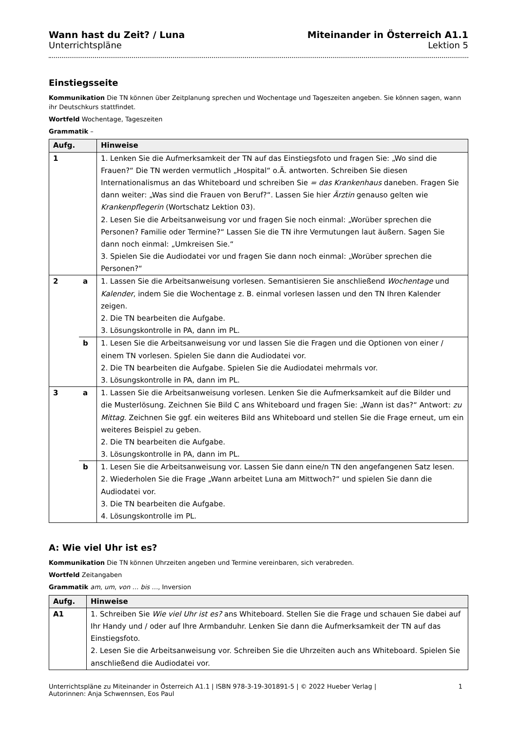Wann hast du Zeit? / Luna
Unterrichtspläne
Miteinander in Österreich A1.1
Lektion 5
Einstiegsseite
Kommunikation Die TN können über Zeitplanung sprechen und Wochentage und Tageszeiten angeben. Sie können sagen, wann ihr Deutschkurs stattfindet.
Wortfeld Wochentage, Tageszeiten
Grammatik –
| Aufg. | | Hinweise |
| --- | --- | --- |
| 1 | | 1. Lenken Sie die Aufmerksamkeit der TN auf das Einstiegsfoto und fragen Sie: „Wo sind die Frauen?“ Die TN werden vermutlich „Hospital“ o.Ä. antworten. Schreiben Sie diesen Internationalismus an das Whiteboard und schreiben Sie = das Krankenhaus daneben. Fragen Sie dann weiter: „Was sind die Frauen von Beruf?“. Lassen Sie hier Ärztin genauso gelten wie Krankenpflegerin (Wortschatz Lektion 03). 2. Lesen Sie die Arbeitsanweisung vor und fragen Sie noch einmal: „Worüber sprechen die Personen? Familie oder Termine?“ Lassen Sie die TN ihre Vermutungen laut äußern. Sagen Sie dann noch einmal: „Umkreisen Sie.“ 3. Spielen Sie die Audiodatei vor und fragen Sie dann noch einmal: „Worüber sprechen die Personen?“ |
| 2 | a | 1. Lassen Sie die Arbeitsanweisung vorlesen. Semantisieren Sie anschließend Wochentage und Kalender , indem Sie die Wochentage z. B. einmal vorlesen lassen und den TN Ihren Kalender zeigen. 2. Die TN bearbeiten die Aufgabe. 3. Lösungskontrolle in PA, dann im PL. |
| | b | 1. Lesen Sie die Arbeitsanweisung vor und lassen Sie die Fragen und die Optionen von einer / einem TN vorlesen. Spielen Sie dann die Audiodatei vor. 2. Die TN bearbeiten die Aufgabe. Spielen Sie die Audiodatei mehrmals vor. 3. Lösungskontrolle in PA, dann im PL. |
| 3 | a | 1. Lassen Sie die Arbeitsanweisung vorlesen. Lenken Sie die Aufmerksamkeit auf die Bilder und die Musterlösung. Zeichnen Sie Bild C ans Whiteboard und fragen Sie: „Wann ist das?“ Antwort: zu Mittag . Zeichnen Sie ggf. ein weiteres Bild ans Whiteboard und stellen Sie die Frage erneut, um ein weiteres Beispiel zu geben. 2. Die TN bearbeiten die Aufgabe. 3. Lösungskontrolle in PA, dann im PL. |
| | b | 1. Lesen Sie die Arbeitsanweisung vor. Lassen Sie dann eine/n TN den angefangenen Satz lesen. 2. Wiederholen Sie die Frage „Wann arbeitet Luna am Mittwoch?“ und spielen Sie dann die Audiodatei vor. 3. Die TN bearbeiten die Aufgabe. 4. Lösungskontrolle im PL. |
A: Wie viel Uhr ist es?
Kommunikation Die TN können Uhrzeiten angeben und Termine vereinbaren, sich verabreden.
Wortfeld Zeitangaben
Grammatik am, um, von … bis …, Inversion
| Aufg. | Hinweise |
| --- | --- |
| A1 | 1. Schreiben Sie Wie viel Uhr ist es? ans Whiteboard. Stellen Sie die Frage und schauen Sie dabei auf Ihr Handy und / oder auf Ihre Armbanduhr. Lenken Sie dann die Aufmerksamkeit der TN auf das Einstiegsfoto. 2. Lesen Sie die Arbeitsanweisung vor. Schreiben Sie die Uhrzeiten auch ans Whiteboard. Spielen Sie anschließend die Audiodatei vor. |
Unterrichtspläne zu Miteinander in Österreich A1.1 | ISBN 978-3-19-301891-5 | © 2022 Hueber Verlag |
Autorinnen: Anja Schwennsen, Eos Paul
1